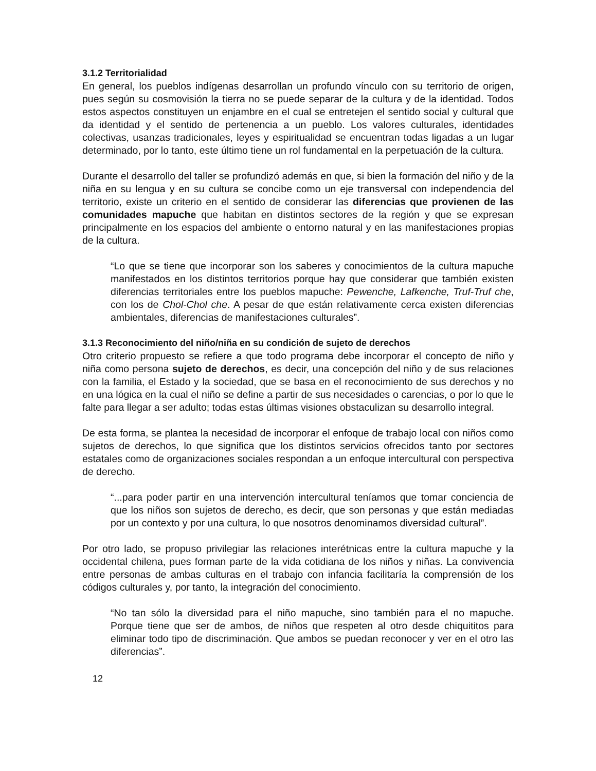3.1.2 Territorialidad
En general, los pueblos indígenas desarrollan un profundo vínculo con su territorio de origen, pues según su cosmovisión la tierra no se puede separar de la cultura y de la identidad. Todos estos aspectos constituyen un enjambre en el cual se entretejen el sentido social y cultural que da identidad y el sentido de pertenencia a un pueblo. Los valores culturales, identidades colectivas, usanzas tradicionales, leyes y espiritualidad se encuentran todas ligadas a un lugar determinado, por lo tanto, este último tiene un rol fundamental en la perpetuación de la cultura.
Durante el desarrollo del taller se profundizó además en que, si bien la formación del niño y de la niña en su lengua y en su cultura se concibe como un eje transversal con independencia del territorio, existe un criterio en el sentido de considerar las diferencias que provienen de las comunidades mapuche que habitan en distintos sectores de la región y que se expresan principalmente en los espacios del ambiente o entorno natural y en las manifestaciones propias de la cultura.
“Lo que se tiene que incorporar son los saberes y conocimientos de la cultura mapuche manifestados en los distintos territorios porque hay que considerar que también existen diferencias territoriales entre los pueblos mapuche: Pewenche, Lafkenche, Truf-Truf che, con los de Chol-Chol che. A pesar de que están relativamente cerca existen diferencias ambientales, diferencias de manifestaciones culturales”.
3.1.3 Reconocimiento del niño/niña en su condición de sujeto de derechos
Otro criterio propuesto se refiere a que todo programa debe incorporar el concepto de niño y niña como persona sujeto de derechos, es decir, una concepción del niño y de sus relaciones con la familia, el Estado y la sociedad, que se basa en el reconocimiento de sus derechos y no en una lógica en la cual el niño se define a partir de sus necesidades o carencias, o por lo que le falte para llegar a ser adulto; todas estas últimas visiones obstaculizan su desarrollo integral.
De esta forma, se plantea la necesidad de incorporar el enfoque de trabajo local con niños como sujetos de derechos, lo que significa que los distintos servicios ofrecidos tanto por sectores estatales como de organizaciones sociales respondan a un enfoque intercultural con perspectiva de derecho.
“...para poder partir en una intervención intercultural teníamos que tomar conciencia de que los niños son sujetos de derecho, es decir, que son personas y que están mediadas por un contexto y por una cultura, lo que nosotros denominamos diversidad cultural”.
Por otro lado, se propuso privilegiar las relaciones interétnicas entre la cultura mapuche y la occidental chilena, pues forman parte de la vida cotidiana de los niños y niñas. La convivencia entre personas de ambas culturas en el trabajo con infancia facilitaría la comprensión de los códigos culturales y, por tanto, la integración del conocimiento.
“No tan sólo la diversidad para el niño mapuche, sino también para el no mapuche. Porque tiene que ser de ambos, de niños que respeten al otro desde chiquititos para eliminar todo tipo de discriminación. Que ambos se puedan reconocer y ver en el otro las diferencias”.
12